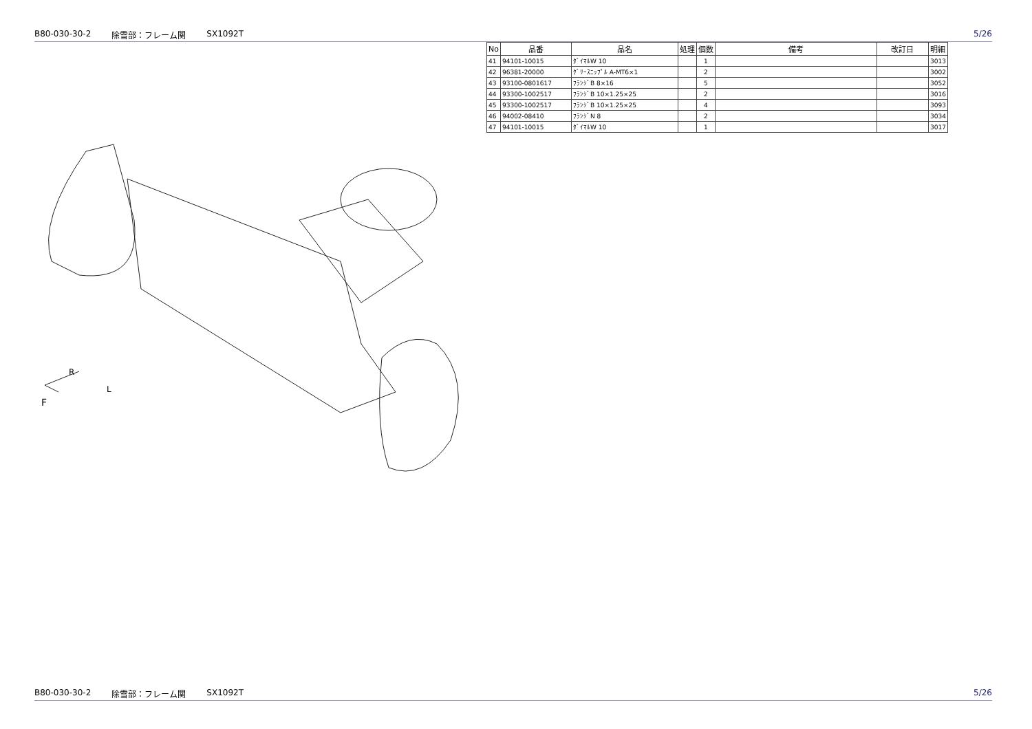B80-030-30-2 除雪部：フレーム関 SX1092T 5/26
R
L
F
| No | 品番 | 品名 | 処理 | 個数 | 備考 | 改訂日 | 明細 |
| --- | --- | --- | --- | --- | --- | --- | --- |
| 41 | 94101-10015 | ﾀﾞｲﾏﾙW 10 | | 1 | | | 3013 |
| 42 | 96381-20000 | ｸﾞﾘｰｽﾆｯﾌﾟﾙ A-MT6×1 | | 2 | | | 3002 |
| 43 | 93100-0801617 | ﾌﾗﾝｼﾞB 8×16 | | 5 | | | 3052 |
| 44 | 93300-1002517 | ﾌﾗﾝｼﾞB 10×1.25×25 | | 2 | | | 3016 |
| 45 | 93300-1002517 | ﾌﾗﾝｼﾞB 10×1.25×25 | | 4 | | | 3093 |
| 46 | 94002-08410 | ﾌﾗﾝｼﾞN 8 | | 2 | | | 3034 |
| 47 | 94101-10015 | ﾀﾞｲﾏﾙW 10 | | 1 | | | 3017 |
B80-030-30-2 除雪部：フレーム関 SX1092T 5/26